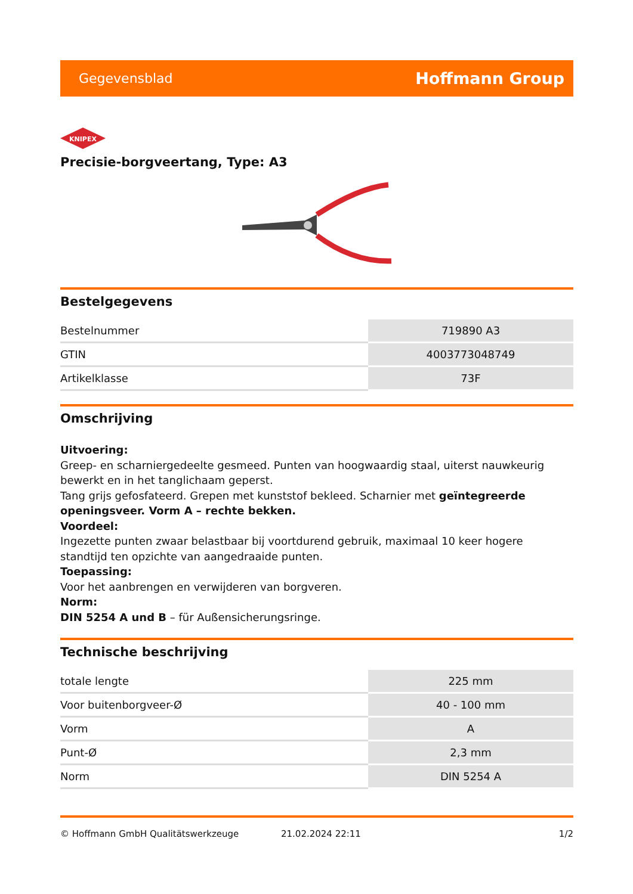Gegevensblad Hoffmann Group
KNIPEX
Precisie-borgveertang, Type: A3
Bestelgegevens
| Bestelnummer | 719890 A3 |
| GTIN | 4003773048749 |
| Artikelklasse | 73F |
Omschrijving
Uitvoering:
Greep- en scharniergedeelte gesmeed. Punten van hoogwaardig staal, uiterst nauwkeurig bewerkt en in het tanglichaam geperst.
Tang grijs gefosfateerd. Grepen met kunststof bekleed. Scharnier met geïntegreerde openingsveer. Vorm A – rechte bekken.
Voordeel:
Ingezette punten zwaar belastbaar bij voortdurend gebruik, maximaal 10 keer hogere standtijd ten opzichte van aangedraaide punten.
Toepassing:
Voor het aanbrengen en verwijderen van borgveren.
Norm:
DIN 5254 A und B – für Außensicherungsringe.
Technische beschrijving
| totale lengte | 225 mm |
| Voor buitenborgveer-Ø | 40 - 100 mm |
| Vorm | A |
| Punt-Ø | 2,3 mm |
| Norm | DIN 5254 A |
© Hoffmann GmbH Qualitätswerkzeuge 21.02.2024 22:11 1/2